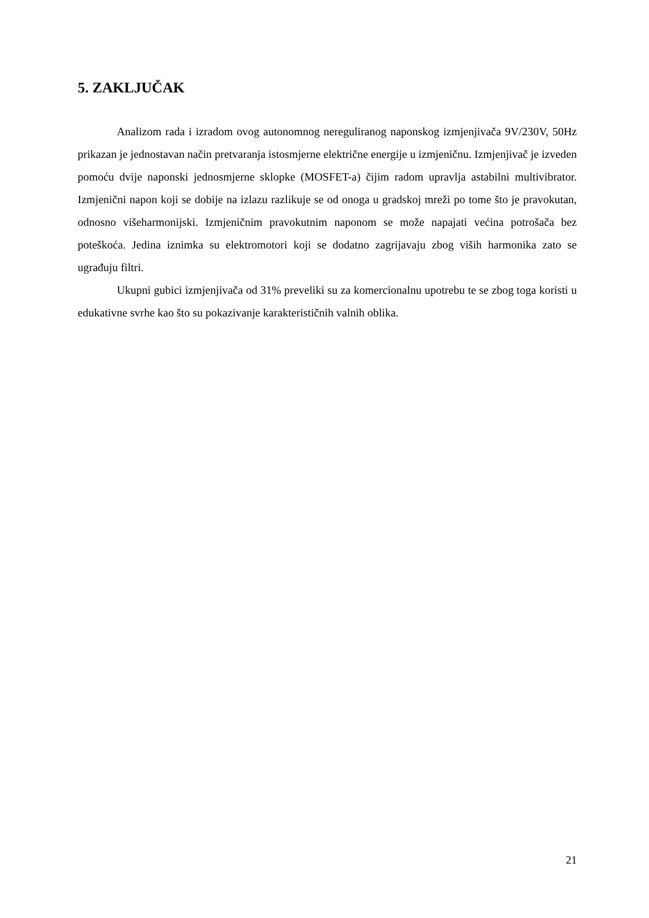5. ZAKLJUČAK
Analizom rada i izradom ovog autonomnog nereguliranog naponskog izmjenjivača 9V/230V, 50Hz prikazan je jednostavan način pretvaranja istosmjerne električne energije u izmjeničnu. Izmjenjivač je izveden pomoću dvije naponski jednosmjerne sklopke (MOSFET-a) čijim radom upravlja astabilni multivibrator. Izmjenični napon koji se dobije na izlazu razlikuje se od onoga u gradskoj mreži po tome što je pravokutan, odnosno višeharmonijski. Izmjeničnim pravokutnim naponom se može napajati većina potrošača bez poteškoća. Jedina iznimka su elektromotori koji se dodatno zagrijavaju zbog viših harmonika zato se ugrađuju filtri.
Ukupni gubici izmjenjivača od 31% preveliki su za komercionalnu upotrebu te se zbog toga koristi u edukativne svrhe kao što su pokazivanje karakterističnih valnih oblika.
21